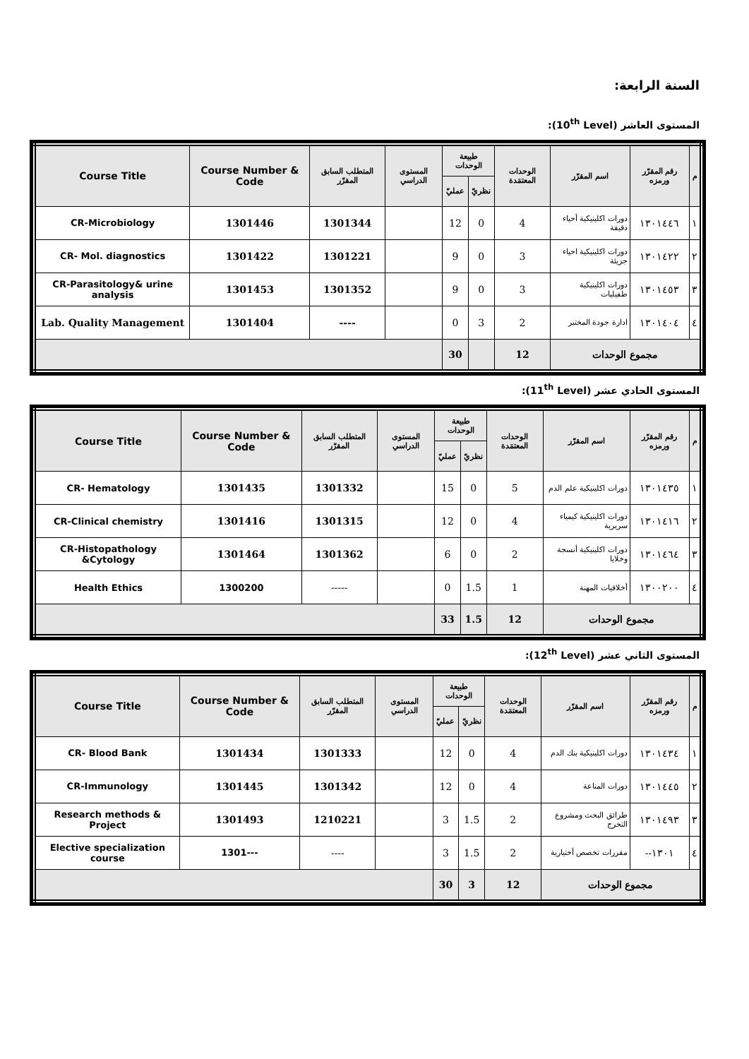السنة الرابعة:
المستوى العاشر (10<sup>th</sup> Level):
| م | رقم المقرّر ورمزه | اسم المقرّر | الوحدات المعتمَدة | طبيعة الوحدات | | المستوى الدراسي | المتطلب السابق المقرّر | Course Number & Code | Course Title |
| --- | --- | --- | --- | --- | --- | --- | --- | --- | --- |
| | | | | نظريّ | عمليّ | | | | |
| ١ | ١٣٠١٤٤٦ | دورات اكلينيكية أحياء دقيقة | 4 | 0 | 12 | | 1301344 | 1301446 | CR-Microbiology |
| ٢ | ١٣٠١٤٢٢ | دورات اكلينيكية احياء جزيئة | 3 | 0 | 9 | | 1301221 | 1301422 | CR- Mol. diagnostics |
| ٣ | ١٣٠١٤٥٣ | دورات اكلينيكية طفيليات | 3 | 0 | 9 | | 1301352 | 1301453 | CR-Parasitology& urine analysis |
| ٤ | ١٣٠١٤٠٤ | ادارة جودة المختبر | 2 | 3 | 0 | | ---- | 1301404 | Lab. Quality Management |
| مجموع الوحدات | | | 12 | | 30 | | | | |
المستوى الحادي عشر (11<sup>th</sup> Level):
| م | رقم المقرّر ورمزه | اسم المقرّر | الوحدات المعتمَدة | طبيعة الوحدات | | المستوى الدراسي | المتطلب السابق المقرّر | Course Number & Code | Course Title |
| --- | --- | --- | --- | --- | --- | --- | --- | --- | --- |
| | | | | نظريّ | عمليّ | | | | |
| ١ | ١٣٠١٤٣٥ | دورات اكلينيكية علم الدم | 5 | 0 | 15 | | 1301332 | 1301435 | CR- Hematology |
| ٢ | ١٣٠١٤١٦ | دورات اكلينيكية كيمياء سريرية | 4 | 0 | 12 | | 1301315 | 1301416 | CR-Clinical chemistry |
| ٣ | ١٣٠١٤٦٤ | دورات اكلينيكية أنسجة وخلايا | 2 | 0 | 6 | | 1301362 | 1301464 | CR-Histopathology &Cytology |
| ٤ | ١٣٠٠٢٠٠ | أخلاقيات المهنة | 1 | 1.5 | 0 | | ----- | 1300200 | Health Ethics |
| مجموع الوحدات | | | 12 | 1.5 | 33 | | | | |
المستوى الثاني عشر (12<sup>th</sup> Level):
| م | رقم المقرّر ورمزه | اسم المقرّر | الوحدات المعتمَدة | طبيعة الوحدات | | المستوى الدراسي | المتطلب السابق المقرّر | Course Number & Code | Course Title |
| --- | --- | --- | --- | --- | --- | --- | --- | --- | --- |
| | | | | نظريّ | عمليّ | | | | |
| ١ | ١٣٠١٤٣٤ | دورات اكلينيكية بنك الدم | 4 | 0 | 12 | | 1301333 | 1301434 | CR- Blood Bank |
| ٢ | ١٣٠١٤٤٥ | دورات المناعة | 4 | 0 | 12 | | 1301342 | 1301445 | CR-Immunology |
| ٣ | ١٣٠١٤٩٣ | طرائق البحث ومشروع التخرج | 2 | 1.5 | 3 | | 1210221 | 1301493 | Research methods & Project |
| ٤ | ١٣٠١-- | مقررات تخصص أختيارية | 2 | 1.5 | 3 | | ---- | ---1301 | Elective specialization course |
| مجموع الوحدات | | | 12 | 3 | 30 | | | | |